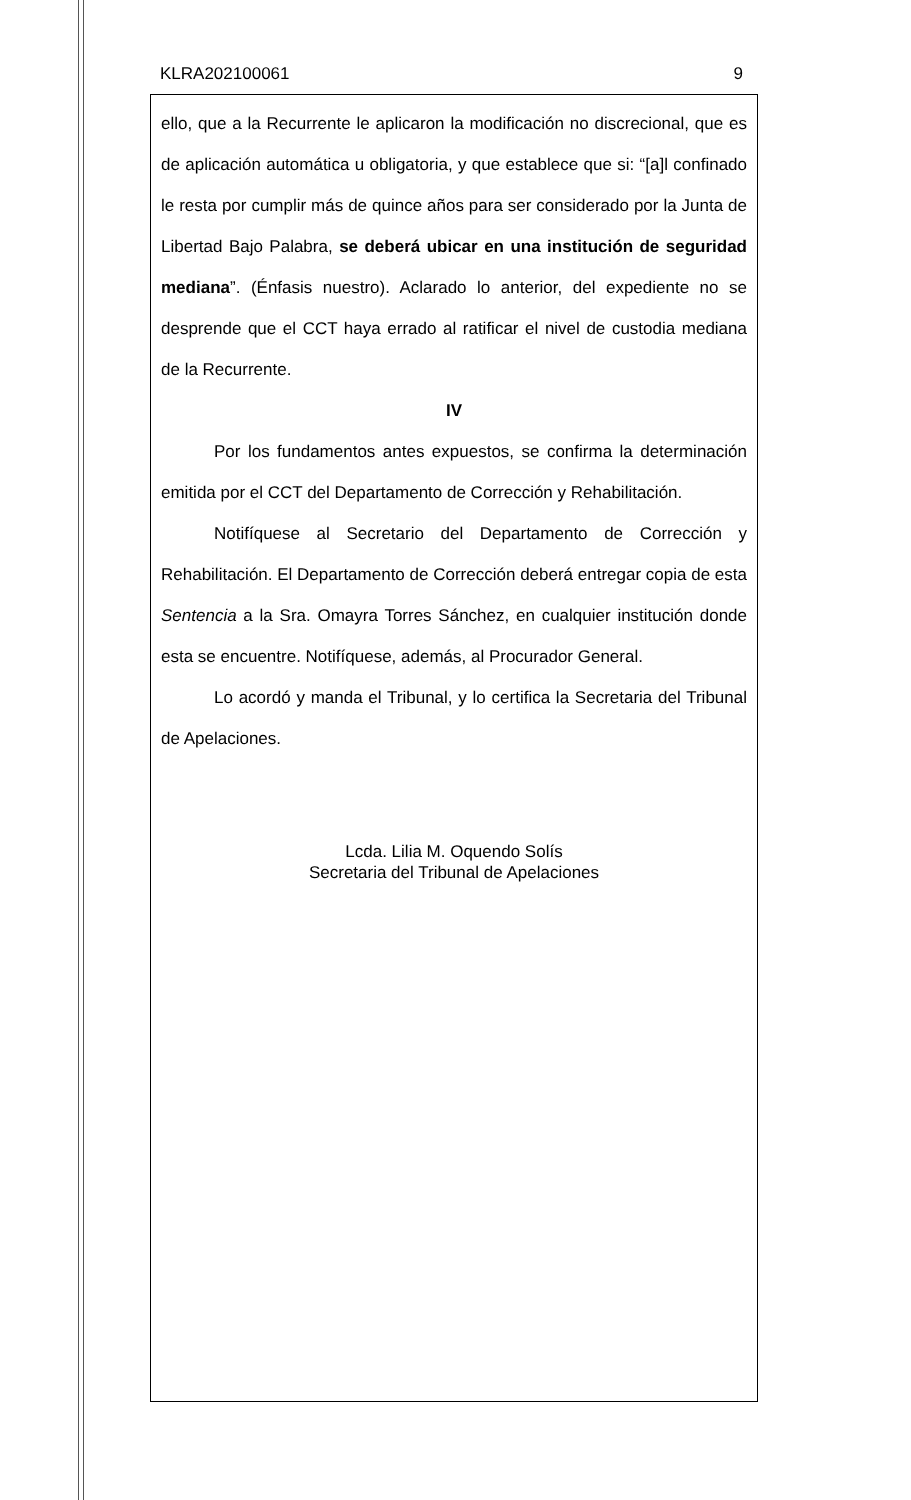KLRA202100061 9
ello, que a la Recurrente le aplicaron la modificación no discrecional, que es de aplicación automática u obligatoria, y que establece que si: “[a]l confinado le resta por cumplir más de quince años para ser considerado por la Junta de Libertad Bajo Palabra, se deberá ubicar en una institución de seguridad mediana”. (Énfasis nuestro). Aclarado lo anterior, del expediente no se desprende que el CCT haya errado al ratificar el nivel de custodia mediana de la Recurrente.
IV
Por los fundamentos antes expuestos, se confirma la determinación emitida por el CCT del Departamento de Corrección y Rehabilitación.
Notifíquese al Secretario del Departamento de Corrección y Rehabilitación. El Departamento de Corrección deberá entregar copia de esta Sentencia a la Sra. Omayra Torres Sánchez, en cualquier institución donde esta se encuentre. Notifíquese, además, al Procurador General.
Lo acordó y manda el Tribunal, y lo certifica la Secretaria del Tribunal de Apelaciones.
Lcda. Lilia M. Oquendo Solís
Secretaria del Tribunal de Apelaciones